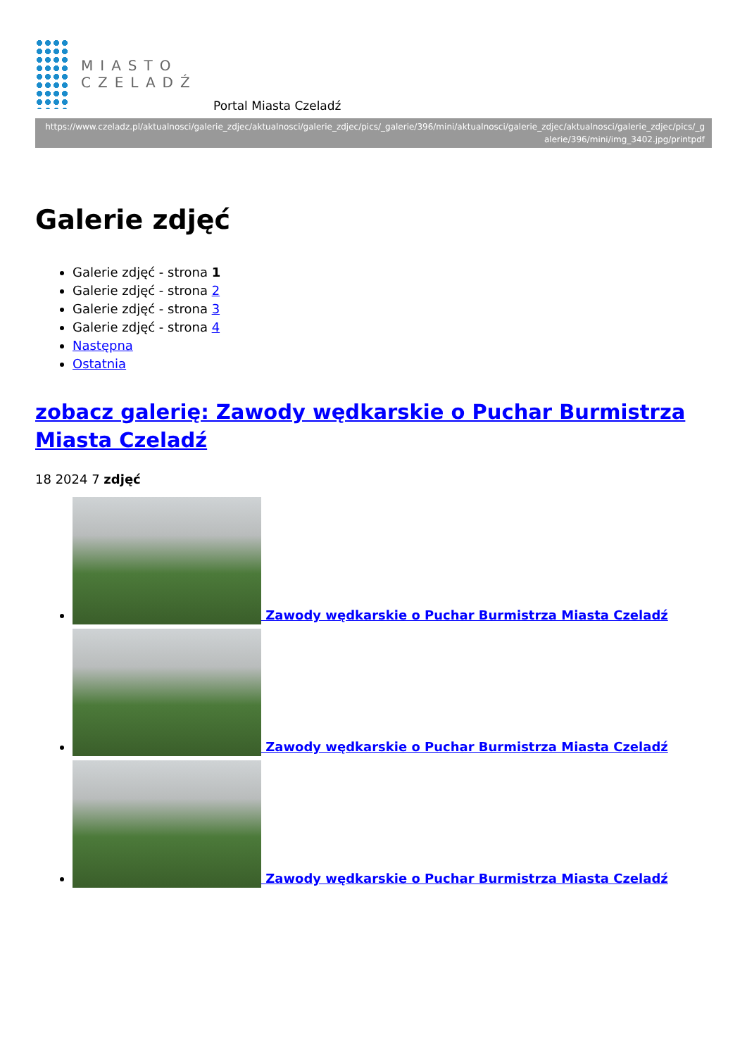MIASTO
CZELADŹ
Portal Miasta Czeladź
https://www.czeladz.pl/aktualnosci/galerie_zdjec/aktualnosci/galerie_zdjec/pics/_galerie/396/mini/aktualnosci/galerie_zdjec/aktualnosci/galerie_zdjec/pics/_galerie/396/mini/img_3402.jpg/printpdf
Galerie zdjęć
Galerie zdjęć - strona 1
Galerie zdjęć - strona 2
Galerie zdjęć - strona 3
Galerie zdjęć - strona 4
Następna
Ostatnia
zobacz galerię: Zawody wędkarskie o Puchar Burmistrza Miasta Czeladź
18 2024 7 zdjęć
Zawody wędkarskie o Puchar Burmistrza Miasta Czeladź
Zawody wędkarskie o Puchar Burmistrza Miasta Czeladź
Zawody wędkarskie o Puchar Burmistrza Miasta Czeladź